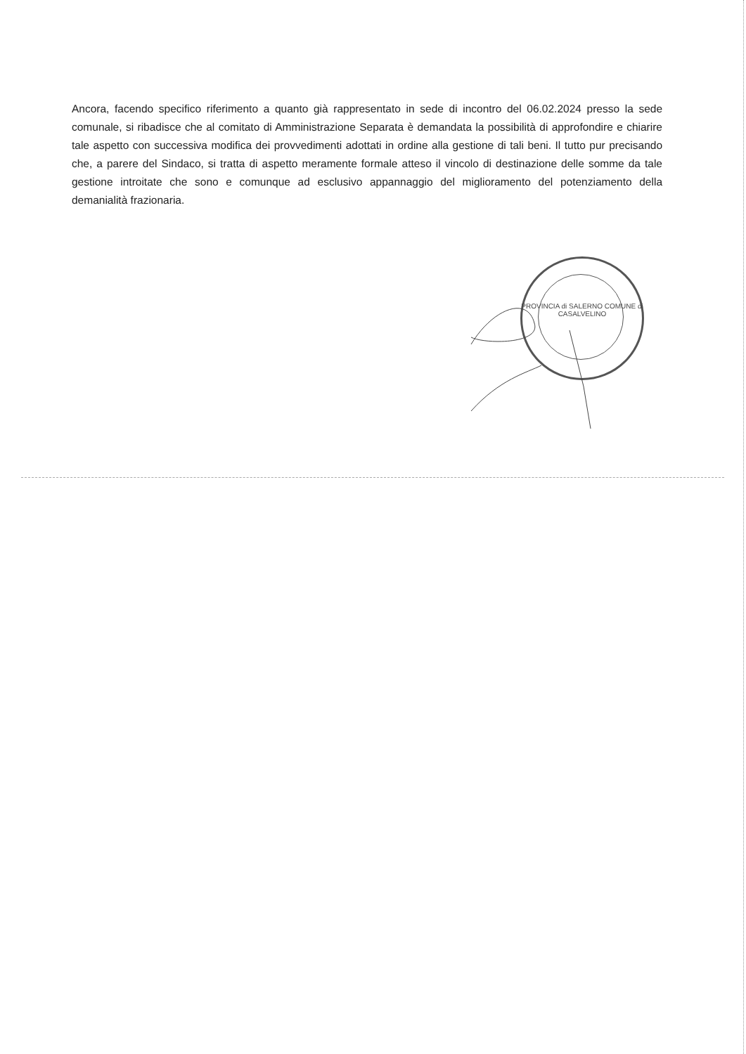Ancora, facendo specifico riferimento a quanto già rappresentato in sede di incontro del 06.02.2024 presso la sede comunale, si ribadisce che al comitato di Amministrazione Separata è demandata la possibilità di approfondire e chiarire tale aspetto con successiva modifica dei provvedimenti adottati in ordine alla gestione di tali beni. Il tutto pur precisando che, a parere del Sindaco, si tratta di aspetto meramente formale atteso il vincolo di destinazione delle somme da tale gestione introitate che sono e comunque ad esclusivo appannaggio del miglioramento del potenziamento della demanialità frazionaria.
PROVINCIA di SALERNO COMUNE di CASALVELINO